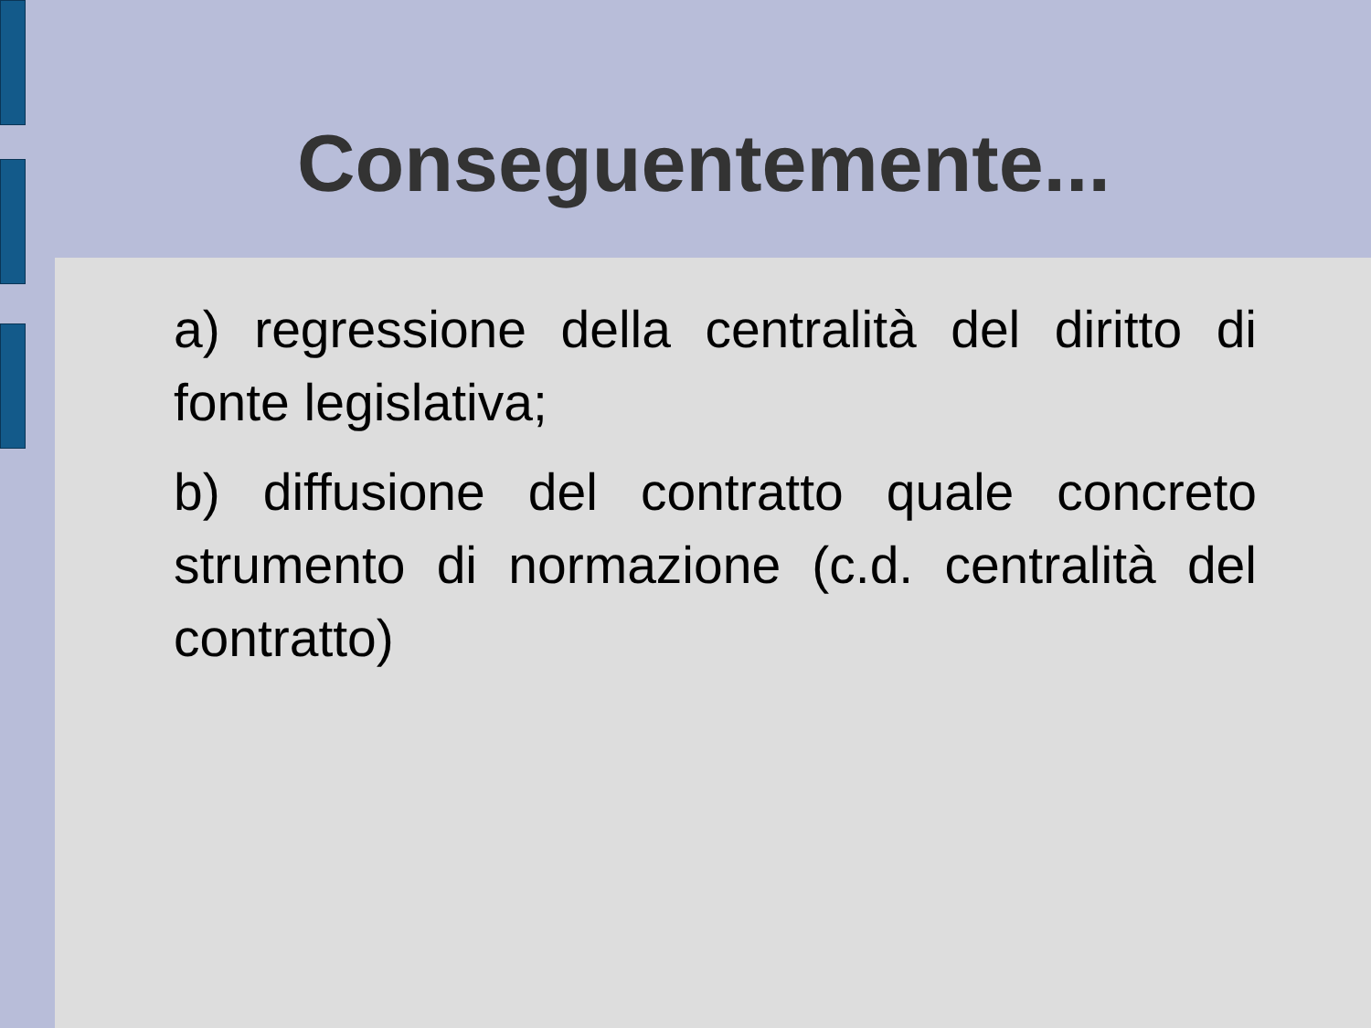Conseguentemente...
a) regressione della centralità del diritto di fonte legislativa;
b) diffusione del contratto quale concreto strumento di normazione (c.d. centralità del contratto)